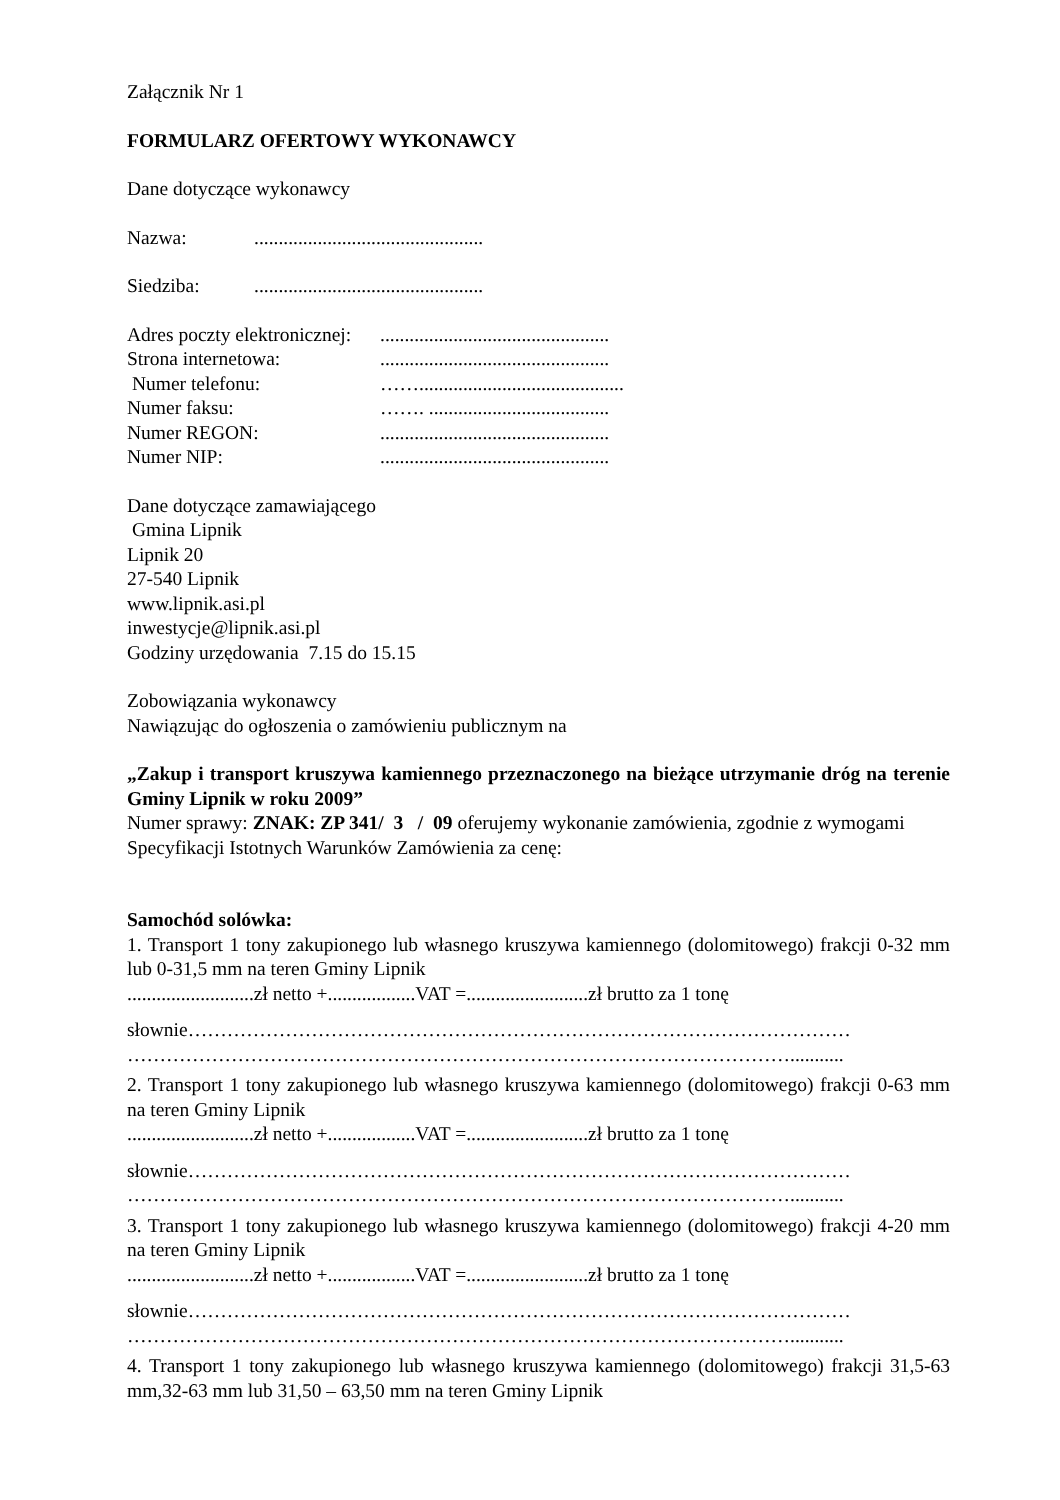Załącznik Nr 1
FORMULARZ OFERTOWY WYKONAWCY
Dane dotyczące wykonawcy
Nazwa:...............................................
Siedziba:...............................................
Adres poczty elektronicznej:...............................................
Strona internetowa:...............................................
Numer telefonu: ……..........................................
Numer faksu: ……. .....................................
Numer REGON:...............................................
Numer NIP:...............................................
Dane dotyczące zamawiającego
Gmina Lipnik
Lipnik 20
27-540 Lipnik
www.lipnik.asi.pl
inwestycje@lipnik.asi.pl
Godziny urzędowania 7.15 do 15.15
Zobowiązania wykonawcy
Nawiązując do ogłoszenia o zamówieniu publicznym na
„Zakup i transport kruszywa kamiennego przeznaczonego na bieżące utrzymanie dróg na terenie Gminy Lipnik w roku 2009”
Numer sprawy: ZNAK: ZP 341/ 3 / 09 oferujemy wykonanie zamówienia, zgodnie z wymogami Specyfikacji Istotnych Warunków Zamówienia za cenę:
Samochód solówka:
1. Transport 1 tony zakupionego lub własnego kruszywa kamiennego (dolomitowego) frakcji 0-32 mm lub 0-31,5 mm na teren Gminy Lipnik
..........................zł netto +..................VAT =.........................zł brutto za 1 tonę
słownie…………………………………………………………………………………………
…………………………………………………………………………………………...........
2. Transport 1 tony zakupionego lub własnego kruszywa kamiennego (dolomitowego) frakcji 0-63 mm na teren Gminy Lipnik
..........................zł netto +..................VAT =.........................zł brutto za 1 tonę
słownie…………………………………………………………………………………………
…………………………………………………………………………………………...........
3. Transport 1 tony zakupionego lub własnego kruszywa kamiennego (dolomitowego) frakcji 4-20 mm na teren Gminy Lipnik
..........................zł netto +..................VAT =.........................zł brutto za 1 tonę
słownie…………………………………………………………………………………………
…………………………………………………………………………………………...........
4. Transport 1 tony zakupionego lub własnego kruszywa kamiennego (dolomitowego) frakcji 31,5-63 mm,32-63 mm lub 31,50 – 63,50 mm na teren Gminy Lipnik